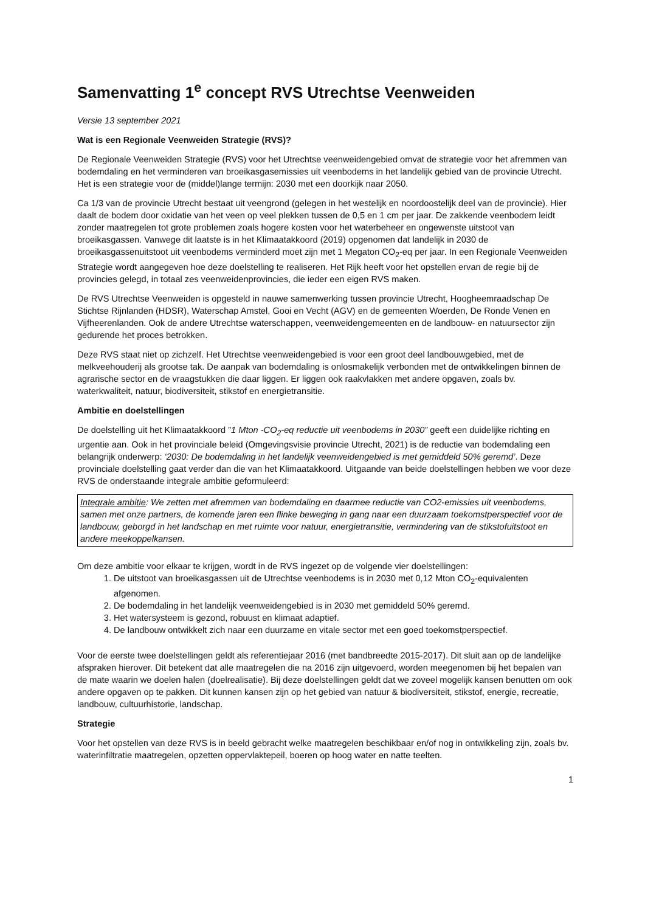Samenvatting 1<sup>e</sup> concept RVS Utrechtse Veenweiden
Versie 13 september 2021
Wat is een Regionale Veenweiden Strategie (RVS)?
De Regionale Veenweiden Strategie (RVS) voor het Utrechtse veenweidengebied omvat de strategie voor het afremmen van bodemdaling en het verminderen van broeikasgasemissies uit veenbodems in het landelijk gebied van de provincie Utrecht. Het is een strategie voor de (middel)lange termijn: 2030 met een doorkijk naar 2050.
Ca 1/3 van de provincie Utrecht bestaat uit veengrond (gelegen in het westelijk en noordoostelijk deel van de provincie). Hier daalt de bodem door oxidatie van het veen op veel plekken tussen de 0,5 en 1 cm per jaar. De zakkende veenbodem leidt zonder maatregelen tot grote problemen zoals hogere kosten voor het waterbeheer en ongewenste uitstoot van broeikasgassen. Vanwege dit laatste is in het Klimaatakkoord (2019) opgenomen dat landelijk in 2030 de broeikasgassenuitstoot uit veenbodems verminderd moet zijn met 1 Megaton CO<sub>2</sub>-eq per jaar. In een Regionale Veenweiden Strategie wordt aangegeven hoe deze doelstelling te realiseren. Het Rijk heeft voor het opstellen ervan de regie bij de provincies gelegd, in totaal zes veenweidenprovincies, die ieder een eigen RVS maken.
De RVS Utrechtse Veenweiden is opgesteld in nauwe samenwerking tussen provincie Utrecht, Hoogheemraadschap De Stichtse Rijnlanden (HDSR), Waterschap Amstel, Gooi en Vecht (AGV) en de gemeenten Woerden, De Ronde Venen en Vijfheerenlanden. Ook de andere Utrechtse waterschappen, veenweidengemeenten en de landbouw- en natuursector zijn gedurende het proces betrokken.
Deze RVS staat niet op zichzelf. Het Utrechtse veenweidengebied is voor een groot deel landbouwgebied, met de melkveehouderij als grootse tak. De aanpak van bodemdaling is onlosmakelijk verbonden met de ontwikkelingen binnen de agrarische sector en de vraagstukken die daar liggen. Er liggen ook raakvlakken met andere opgaven, zoals bv. waterkwaliteit, natuur, biodiversiteit, stikstof en energietransitie.
Ambitie en doelstellingen
De doelstelling uit het Klimaatakkoord ”1 Mton -CO<sub>2</sub>-eq reductie uit veenbodems in 2030” geeft een duidelijke richting en urgentie aan. Ook in het provinciale beleid (Omgevingsvisie provincie Utrecht, 2021) is de reductie van bodemdaling een belangrijk onderwerp: ‘2030: De bodemdaling in het landelijk veenweidengebied is met gemiddeld 50% geremd’. Deze provinciale doelstelling gaat verder dan die van het Klimaatakkoord. Uitgaande van beide doelstellingen hebben we voor deze RVS de onderstaande integrale ambitie geformuleerd:
Integrale ambitie: We zetten met afremmen van bodemdaling en daarmee reductie van CO2-emissies uit veenbodems, samen met onze partners, de komende jaren een flinke beweging in gang naar een duurzaam toekomstperspectief voor de landbouw, geborgd in het landschap en met ruimte voor natuur, energietransitie, vermindering van de stikstofuitstoot en andere meekoppelkansen.
Om deze ambitie voor elkaar te krijgen, wordt in de RVS ingezet op de volgende vier doelstellingen:
1. De uitstoot van broeikasgassen uit de Utrechtse veenbodems is in 2030 met 0,12 Mton CO<sub>2</sub>-equivalenten afgenomen.
2. De bodemdaling in het landelijk veenweidengebied is in 2030 met gemiddeld 50% geremd.
3. Het watersysteem is gezond, robuust en klimaat adaptief.
4. De landbouw ontwikkelt zich naar een duurzame en vitale sector met een goed toekomstperspectief.
Voor de eerste twee doelstellingen geldt als referentiejaar 2016 (met bandbreedte 2015-2017). Dit sluit aan op de landelijke afspraken hierover. Dit betekent dat alle maatregelen die na 2016 zijn uitgevoerd, worden meegenomen bij het bepalen van de mate waarin we doelen halen (doelrealisatie). Bij deze doelstellingen geldt dat we zoveel mogelijk kansen benutten om ook andere opgaven op te pakken. Dit kunnen kansen zijn op het gebied van natuur & biodiversiteit, stikstof, energie, recreatie, landbouw, cultuurhistorie, landschap.
Strategie
Voor het opstellen van deze RVS is in beeld gebracht welke maatregelen beschikbaar en/of nog in ontwikkeling zijn, zoals bv. waterinfiltratie maatregelen, opzetten oppervlaktepeil, boeren op hoog water en natte teelten.
1